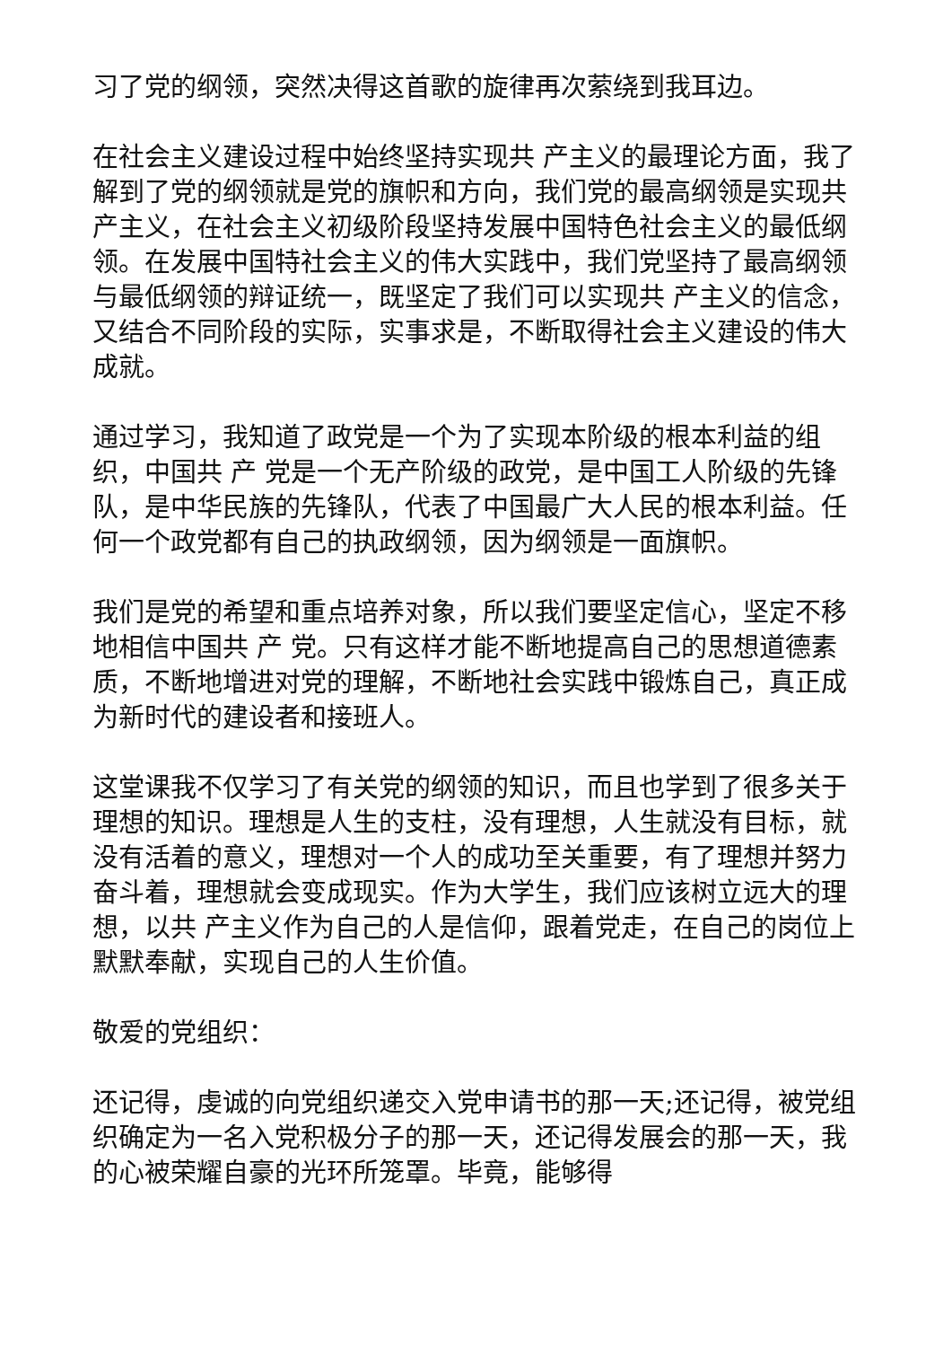习了党的纲领，突然决得这首歌的旋律再次萦绕到我耳边。
在社会主义建设过程中始终坚持实现共 产主义的最理论方面，我了解到了党的纲领就是党的旗帜和方向，我们党的最高纲领是实现共 产主义，在社会主义初级阶段坚持发展中国特色社会主义的最低纲领。在发展中国特社会主义的伟大实践中，我们党坚持了最高纲领与最低纲领的辩证统一，既坚定了我们可以实现共 产主义的信念，又结合不同阶段的实际，实事求是，不断取得社会主义建设的伟大成就。
通过学习，我知道了政党是一个为了实现本阶级的根本利益的组织，中国共 产 党是一个无产阶级的政党，是中国工人阶级的先锋队，是中华民族的先锋队，代表了中国最广大人民的根本利益。任何一个政党都有自己的执政纲领，因为纲领是一面旗帜。
我们是党的希望和重点培养对象，所以我们要坚定信心，坚定不移地相信中国共 产 党。只有这样才能不断地提高自己的思想道德素质，不断地增进对党的理解，不断地社会实践中锻炼自己，真正成为新时代的建设者和接班人。
这堂课我不仅学习了有关党的纲领的知识，而且也学到了很多关于理想的知识。理想是人生的支柱，没有理想，人生就没有目标，就没有活着的意义，理想对一个人的成功至关重要，有了理想并努力奋斗着，理想就会变成现实。作为大学生，我们应该树立远大的理想，以共 产主义作为自己的人是信仰，跟着党走，在自己的岗位上默默奉献，实现自己的人生价值。
敬爱的党组织：
还记得，虔诚的向党组织递交入党申请书的那一天;还记得，被党组织确定为一名入党积极分子的那一天，还记得发展会的那一天，我的心被荣耀自豪的光环所笼罩。毕竟，能够得